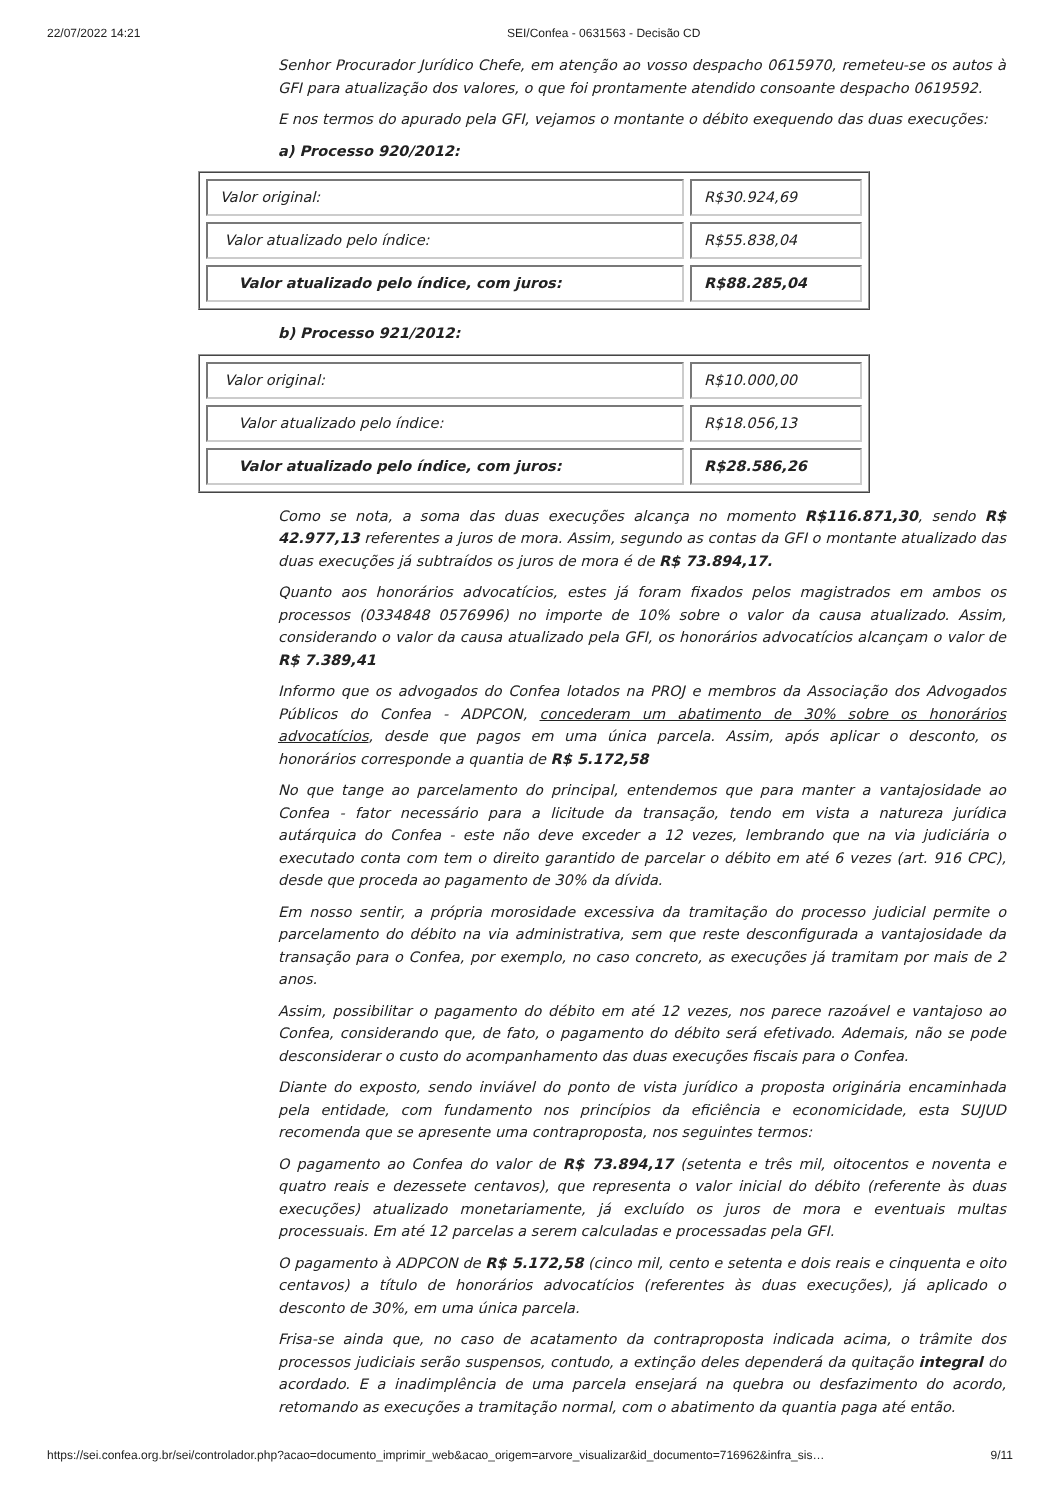22/07/2022 14:21 SEI/Confea - 0631563 - Decisão CD
Senhor Procurador Jurídico Chefe, em atenção ao vosso despacho 0615970, remeteu-se os autos à GFI para atualização dos valores, o que foi prontamente atendido consoante despacho 0619592.
E nos termos do apurado pela GFI, vejamos o montante o débito exequendo das duas execuções:
a) Processo 920/2012:
| Valor original: | R$30.924,69 |
| Valor atualizado pelo índice: | R$55.838,04 |
| Valor atualizado pelo índice, com juros: | R$88.285,04 |
b) Processo 921/2012:
| Valor original: | R$10.000,00 |
| Valor atualizado pelo índice: | R$18.056,13 |
| Valor atualizado pelo índice, com juros: | R$28.586,26 |
Como se nota, a soma das duas execuções alcança no momento R$116.871,30, sendo R$ 42.977,13 referentes a juros de mora. Assim, segundo as contas da GFI o montante atualizado das duas execuções já subtraídos os juros de mora é de R$ 73.894,17.
Quanto aos honorários advocatícios, estes já foram fixados pelos magistrados em ambos os processos (0334848 0576996) no importe de 10% sobre o valor da causa atualizado. Assim, considerando o valor da causa atualizado pela GFI, os honorários advocatícios alcançam o valor de R$ 7.389,41
Informo que os advogados do Confea lotados na PROJ e membros da Associação dos Advogados Públicos do Confea - ADPCON, concederam um abatimento de 30% sobre os honorários advocatícios, desde que pagos em uma única parcela. Assim, após aplicar o desconto, os honorários corresponde a quantia de R$ 5.172,58
No que tange ao parcelamento do principal, entendemos que para manter a vantajosidade ao Confea - fator necessário para a licitude da transação, tendo em vista a natureza jurídica autárquica do Confea - este não deve exceder a 12 vezes, lembrando que na via judiciária o executado conta com tem o direito garantido de parcelar o débito em até 6 vezes (art. 916 CPC), desde que proceda ao pagamento de 30% da dívida.
Em nosso sentir, a própria morosidade excessiva da tramitação do processo judicial permite o parcelamento do débito na via administrativa, sem que reste desconfigurada a vantajosidade da transação para o Confea, por exemplo, no caso concreto, as execuções já tramitam por mais de 2 anos.
Assim, possibilitar o pagamento do débito em até 12 vezes, nos parece razoável e vantajoso ao Confea, considerando que, de fato, o pagamento do débito será efetivado. Ademais, não se pode desconsiderar o custo do acompanhamento das duas execuções fiscais para o Confea.
Diante do exposto, sendo inviável do ponto de vista jurídico a proposta originária encaminhada pela entidade, com fundamento nos princípios da eficiência e economicidade, esta SUJUD recomenda que se apresente uma contraproposta, nos seguintes termos:
O pagamento ao Confea do valor de R$ 73.894,17 (setenta e três mil, oitocentos e noventa e quatro reais e dezessete centavos), que representa o valor inicial do débito (referente às duas execuções) atualizado monetariamente, já excluído os juros de mora e eventuais multas processuais. Em até 12 parcelas a serem calculadas e processadas pela GFI.
O pagamento à ADPCON de R$ 5.172,58 (cinco mil, cento e setenta e dois reais e cinquenta e oito centavos) a título de honorários advocatícios (referentes às duas execuções), já aplicado o desconto de 30%, em uma única parcela.
Frisa-se ainda que, no caso de acatamento da contraproposta indicada acima, o trâmite dos processos judiciais serão suspensos, contudo, a extinção deles dependerá da quitação integral do acordado. E a inadimplência de uma parcela ensejará na quebra ou desfazimento do acordo, retomando as execuções a tramitação normal, com o abatimento da quantia paga até então.
https://sei.confea.org.br/sei/controlador.php?acao=documento_imprimir_web&acao_origem=arvore_visualizar&id_documento=716962&infra_sis… 9/11